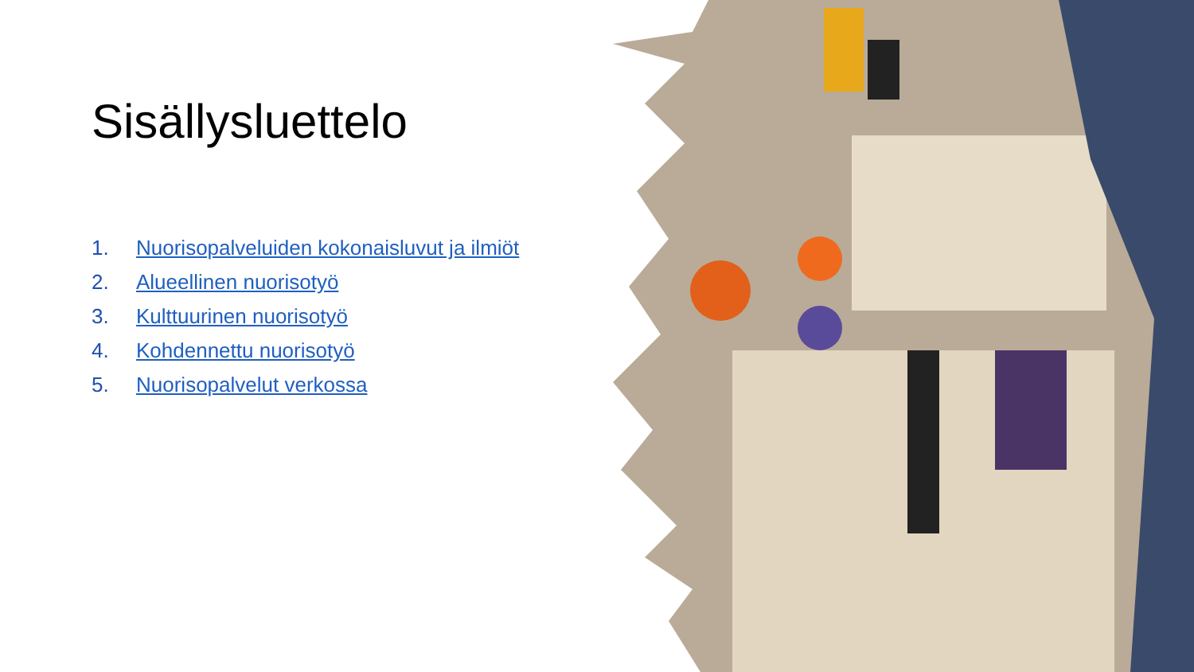Sisällysluettelo
1. Nuorisopalveluiden kokonaisluvut ja ilmiöt
2. Alueellinen nuorisotyö
3. Kulttuurinen nuorisotyö
4. Kohdennettu nuorisotyö
5. Nuorisopalvelut verkossa